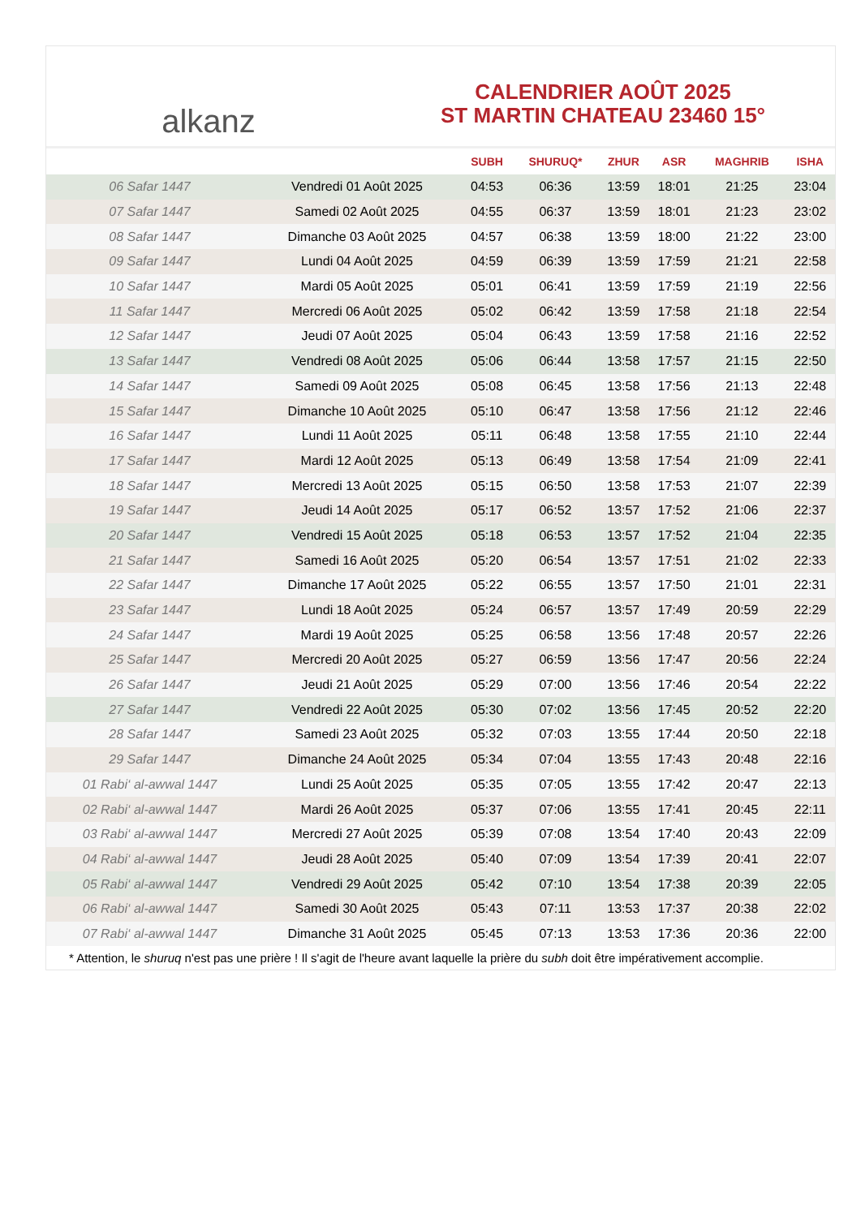alkanz
CALENDRIER AOÛT 2025
ST MARTIN CHATEAU 23460 15°
| | | SUBH | SHURUQ* | ZHUR | ASR | MAGHRIB | ISHA |
| --- | --- | --- | --- | --- | --- | --- | --- |
| 06 Safar 1447 | Vendredi 01 Août 2025 | 04:53 | 06:36 | 13:59 | 18:01 | 21:25 | 23:04 |
| 07 Safar 1447 | Samedi 02 Août 2025 | 04:55 | 06:37 | 13:59 | 18:01 | 21:23 | 23:02 |
| 08 Safar 1447 | Dimanche 03 Août 2025 | 04:57 | 06:38 | 13:59 | 18:00 | 21:22 | 23:00 |
| 09 Safar 1447 | Lundi 04 Août 2025 | 04:59 | 06:39 | 13:59 | 17:59 | 21:21 | 22:58 |
| 10 Safar 1447 | Mardi 05 Août 2025 | 05:01 | 06:41 | 13:59 | 17:59 | 21:19 | 22:56 |
| 11 Safar 1447 | Mercredi 06 Août 2025 | 05:02 | 06:42 | 13:59 | 17:58 | 21:18 | 22:54 |
| 12 Safar 1447 | Jeudi 07 Août 2025 | 05:04 | 06:43 | 13:59 | 17:58 | 21:16 | 22:52 |
| 13 Safar 1447 | Vendredi 08 Août 2025 | 05:06 | 06:44 | 13:58 | 17:57 | 21:15 | 22:50 |
| 14 Safar 1447 | Samedi 09 Août 2025 | 05:08 | 06:45 | 13:58 | 17:56 | 21:13 | 22:48 |
| 15 Safar 1447 | Dimanche 10 Août 2025 | 05:10 | 06:47 | 13:58 | 17:56 | 21:12 | 22:46 |
| 16 Safar 1447 | Lundi 11 Août 2025 | 05:11 | 06:48 | 13:58 | 17:55 | 21:10 | 22:44 |
| 17 Safar 1447 | Mardi 12 Août 2025 | 05:13 | 06:49 | 13:58 | 17:54 | 21:09 | 22:41 |
| 18 Safar 1447 | Mercredi 13 Août 2025 | 05:15 | 06:50 | 13:58 | 17:53 | 21:07 | 22:39 |
| 19 Safar 1447 | Jeudi 14 Août 2025 | 05:17 | 06:52 | 13:57 | 17:52 | 21:06 | 22:37 |
| 20 Safar 1447 | Vendredi 15 Août 2025 | 05:18 | 06:53 | 13:57 | 17:52 | 21:04 | 22:35 |
| 21 Safar 1447 | Samedi 16 Août 2025 | 05:20 | 06:54 | 13:57 | 17:51 | 21:02 | 22:33 |
| 22 Safar 1447 | Dimanche 17 Août 2025 | 05:22 | 06:55 | 13:57 | 17:50 | 21:01 | 22:31 |
| 23 Safar 1447 | Lundi 18 Août 2025 | 05:24 | 06:57 | 13:57 | 17:49 | 20:59 | 22:29 |
| 24 Safar 1447 | Mardi 19 Août 2025 | 05:25 | 06:58 | 13:56 | 17:48 | 20:57 | 22:26 |
| 25 Safar 1447 | Mercredi 20 Août 2025 | 05:27 | 06:59 | 13:56 | 17:47 | 20:56 | 22:24 |
| 26 Safar 1447 | Jeudi 21 Août 2025 | 05:29 | 07:00 | 13:56 | 17:46 | 20:54 | 22:22 |
| 27 Safar 1447 | Vendredi 22 Août 2025 | 05:30 | 07:02 | 13:56 | 17:45 | 20:52 | 22:20 |
| 28 Safar 1447 | Samedi 23 Août 2025 | 05:32 | 07:03 | 13:55 | 17:44 | 20:50 | 22:18 |
| 29 Safar 1447 | Dimanche 24 Août 2025 | 05:34 | 07:04 | 13:55 | 17:43 | 20:48 | 22:16 |
| 01 Rabi‘ al-awwal 1447 | Lundi 25 Août 2025 | 05:35 | 07:05 | 13:55 | 17:42 | 20:47 | 22:13 |
| 02 Rabi‘ al-awwal 1447 | Mardi 26 Août 2025 | 05:37 | 07:06 | 13:55 | 17:41 | 20:45 | 22:11 |
| 03 Rabi‘ al-awwal 1447 | Mercredi 27 Août 2025 | 05:39 | 07:08 | 13:54 | 17:40 | 20:43 | 22:09 |
| 04 Rabi‘ al-awwal 1447 | Jeudi 28 Août 2025 | 05:40 | 07:09 | 13:54 | 17:39 | 20:41 | 22:07 |
| 05 Rabi‘ al-awwal 1447 | Vendredi 29 Août 2025 | 05:42 | 07:10 | 13:54 | 17:38 | 20:39 | 22:05 |
| 06 Rabi‘ al-awwal 1447 | Samedi 30 Août 2025 | 05:43 | 07:11 | 13:53 | 17:37 | 20:38 | 22:02 |
| 07 Rabi‘ al-awwal 1447 | Dimanche 31 Août 2025 | 05:45 | 07:13 | 13:53 | 17:36 | 20:36 | 22:00 |
* Attention, le shuruq n'est pas une prière ! Il s'agit de l'heure avant laquelle la prière du subh doit être impérativement accomplie.